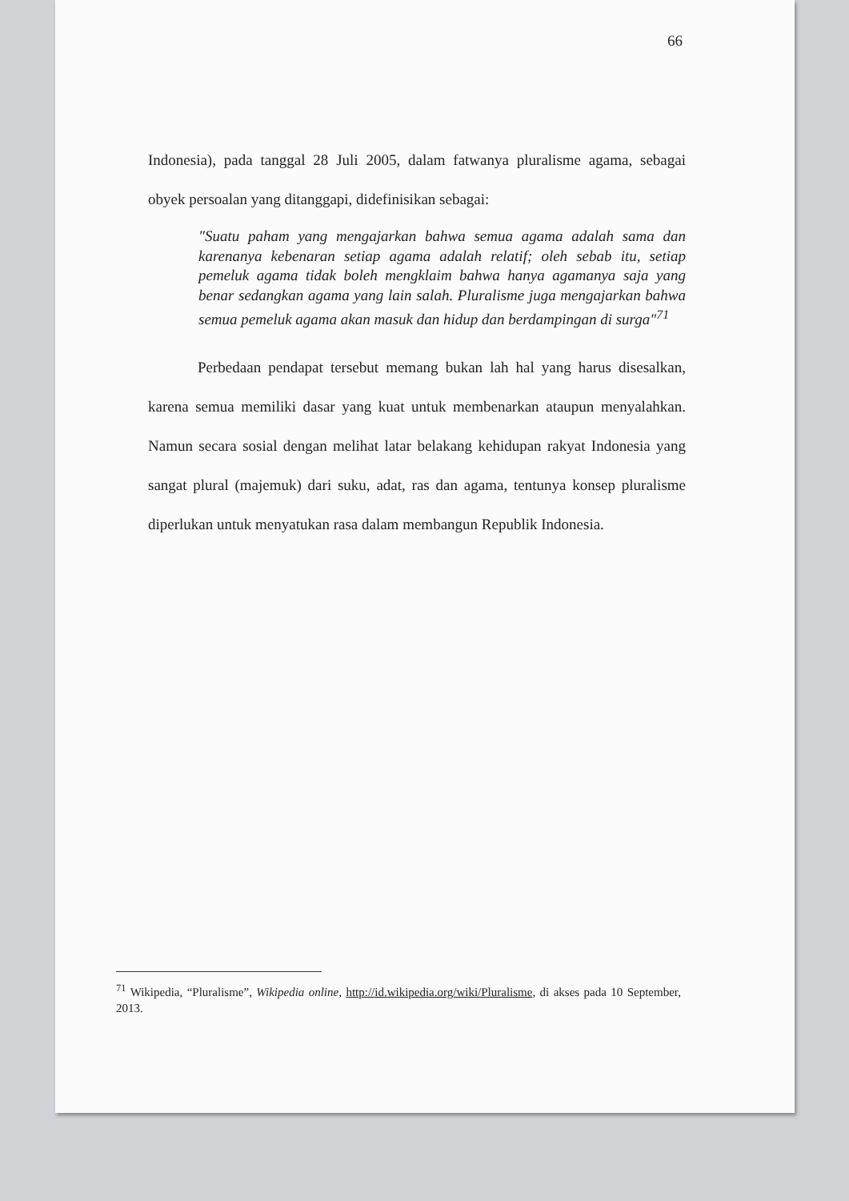66
Indonesia), pada tanggal 28 Juli 2005, dalam fatwanya pluralisme agama, sebagai obyek persoalan yang ditanggapi, didefinisikan sebagai:
"Suatu paham yang mengajarkan bahwa semua agama adalah sama dan karenanya kebenaran setiap agama adalah relatif; oleh sebab itu, setiap pemeluk agama tidak boleh mengklaim bahwa hanya agamanya saja yang benar sedangkan agama yang lain salah. Pluralisme juga mengajarkan bahwa semua pemeluk agama akan masuk dan hidup dan berdampingan di surga"<sup>71</sup>
Perbedaan pendapat tersebut memang bukan lah hal yang harus disesalkan, karena semua memiliki dasar yang kuat untuk membenarkan ataupun menyalahkan. Namun secara sosial dengan melihat latar belakang kehidupan rakyat Indonesia yang sangat plural (majemuk) dari suku, adat, ras dan agama, tentunya konsep pluralisme diperlukan untuk menyatukan rasa dalam membangun Republik Indonesia.
<sup>71</sup> Wikipedia, “Pluralisme”, Wikipedia online, http://id.wikipedia.org/wiki/Pluralisme, di akses pada 10 September, 2013.